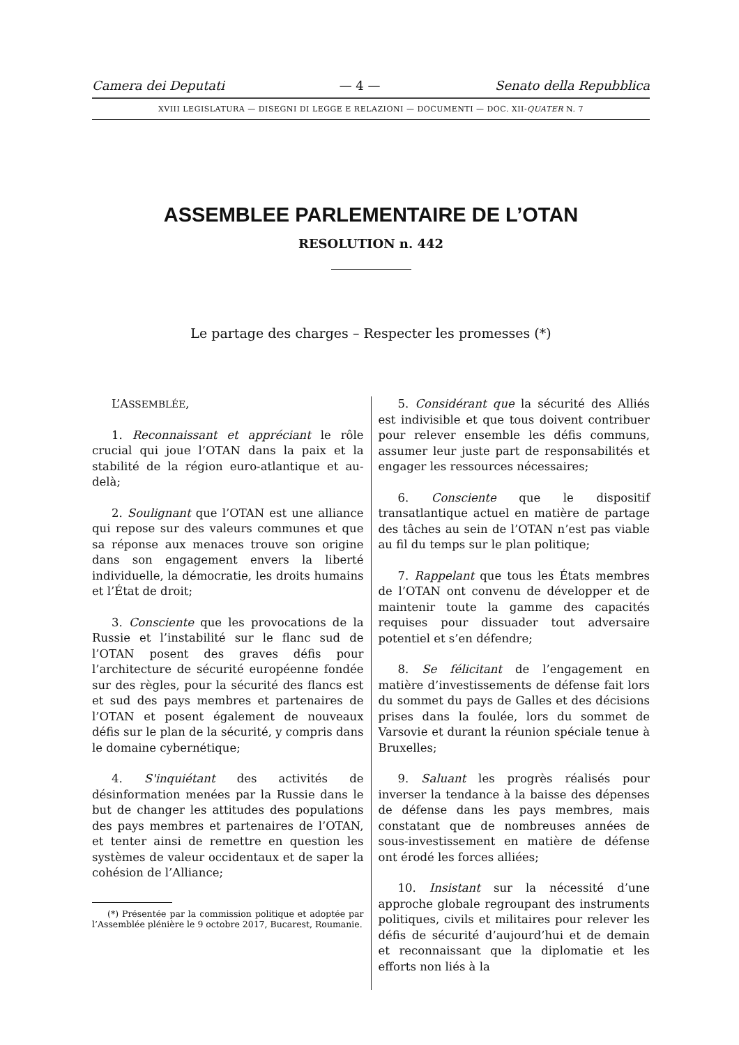Camera dei Deputati — 4 — Senato della Repubblica
XVIII LEGISLATURA — DISEGNI DI LEGGE E RELAZIONI — DOCUMENTI — DOC. XII-QUATER N. 7
ASSEMBLEE PARLEMENTAIRE DE L’OTAN
RESOLUTION n. 442
Le partage des charges – Respecter les promesses (*)
L’ASSEMBLÉE,
1. Reconnaissant et appréciant le rôle crucial qui joue l’OTAN dans la paix et la stabilité de la région euro-atlantique et au-delà;
2. Soulignant que l’OTAN est une alliance qui repose sur des valeurs communes et que sa réponse aux menaces trouve son origine dans son engagement envers la liberté individuelle, la démocratie, les droits humains et l’État de droit;
3. Consciente que les provocations de la Russie et l’instabilité sur le flanc sud de l’OTAN posent des graves défis pour l’architecture de sécurité européenne fondée sur des règles, pour la sécurité des flancs est et sud des pays membres et partenaires de l’OTAN et posent également de nouveaux défis sur le plan de la sécurité, y compris dans le domaine cybernétique;
4. S'inquiétant des activités de désinformation menées par la Russie dans le but de changer les attitudes des populations des pays membres et partenaires de l’OTAN, et tenter ainsi de remettre en question les systèmes de valeur occidentaux et de saper la cohésion de l’Alliance;
(*) Présentée par la commission politique et adoptée par l’Assemblée plénière le 9 octobre 2017, Bucarest, Roumanie.
5. Considérant que la sécurité des Alliés est indivisible et que tous doivent contribuer pour relever ensemble les défis communs, assumer leur juste part de responsabilités et engager les ressources nécessaires;
6. Consciente que le dispositif transatlantique actuel en matière de partage des tâches au sein de l’OTAN n’est pas viable au fil du temps sur le plan politique;
7. Rappelant que tous les États membres de l’OTAN ont convenu de développer et de maintenir toute la gamme des capacités requises pour dissuader tout adversaire potentiel et s’en défendre;
8. Se félicitant de l’engagement en matière d’investissements de défense fait lors du sommet du pays de Galles et des décisions prises dans la foulée, lors du sommet de Varsovie et durant la réunion spéciale tenue à Bruxelles;
9. Saluant les progrès réalisés pour inverser la tendance à la baisse des dépenses de défense dans les pays membres, mais constatant que de nombreuses années de sous-investissement en matière de défense ont érodé les forces alliées;
10. Insistant sur la nécessité d’une approche globale regroupant des instruments politiques, civils et militaires pour relever les défis de sécurité d’aujourd’hui et de demain et reconnaissant que la diplomatie et les efforts non liés à la